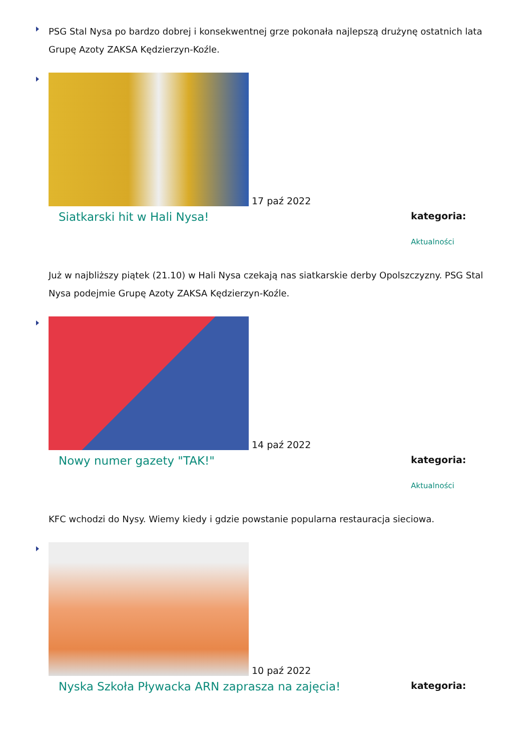PSG Stal Nysa po bardzo dobrej i konsekwentnej grze pokonała najlepszą drużynę ostatnich lata Grupę Azoty ZAKSA Kędzierzyn-Koźle.
17 paź 2022
Siatkarski hit w Hali Nysa!
kategoria:
Aktualności
Już w najbliższy piątek (21.10) w Hali Nysa czekają nas siatkarskie derby Opolszczyzny. PSG Stal Nysa podejmie Grupę Azoty ZAKSA Kędzierzyn-Koźle.
14 paź 2022
Nowy numer gazety "TAK!"
kategoria:
Aktualności
KFC wchodzi do Nysy. Wiemy kiedy i gdzie powstanie popularna restauracja sieciowa.
10 paź 2022
Nyska Szkoła Pływacka ARN zaprasza na zajęcia!
kategoria: